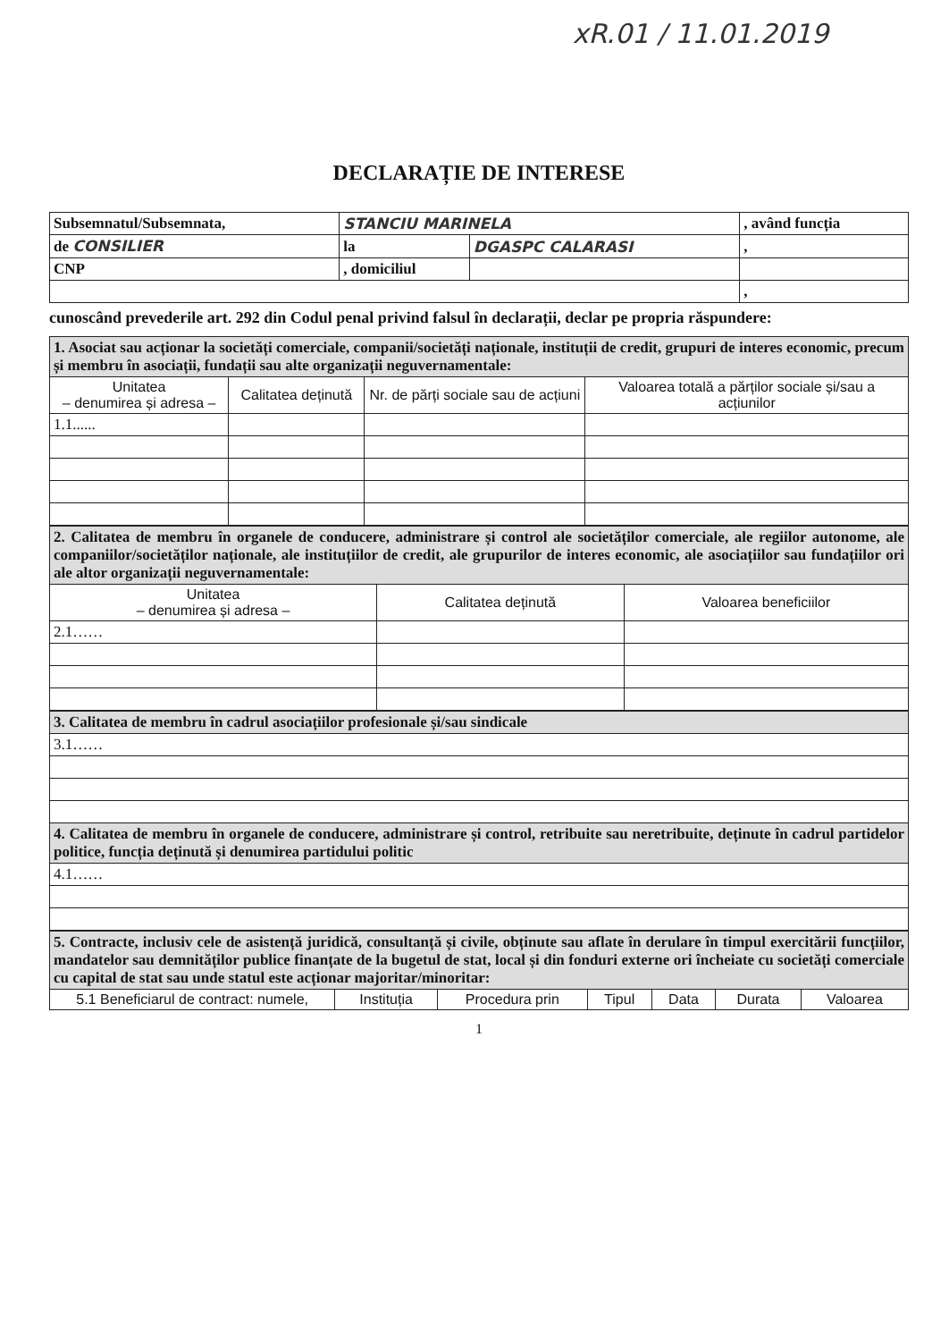xR.01 / 11.01.2019
DECLARAȚIE DE INTERESE
| Subsemnatul/Subsemnata, | STANCIU MARINELA | | , având funcția |
| de CONSILIER | la | DGASPC CALARASI | , |
| CNP | , domiciliul | | |
| | | | , |
cunoscând prevederile art. 292 din Codul penal privind falsul în declarații, declar pe propria răspundere:
| 1. Asociat sau acționar la societăți comerciale, companii/societăți naționale, instituții de credit, grupuri de interes economic, precum și membru în asociații, fundații sau alte organizații neguvernamentale: | | | |
| Unitatea – denumirea și adresa – | Calitatea deținută | Nr. de părți sociale sau de acțiuni | Valoarea totală a părților sociale și/sau a acțiunilor |
| 1.1...... | | | |
| 2. Calitatea de membru în organele de conducere, administrare și control ale societăților comerciale, ale regiilor autonome, ale companiilor/societăților naționale, ale instituțiilor de credit, ale grupurilor de interes economic, ale asociațiilor sau fundațiilor ori ale altor organizații neguvernamentale: | | |
| Unitatea – denumirea și adresa – | Calitatea deținută | Valoarea beneficiilor |
| 2.1…… | | |
| 3. Calitatea de membru în cadrul asociațiilor profesionale și/sau sindicale |
| 3.1…… |
| 4. Calitatea de membru în organele de conducere, administrare și control, retribuite sau neretribuite, deținute în cadrul partidelor politice, funcția deținută și denumirea partidului politic |
| 4.1…… |
| 5. Contracte, inclusiv cele de asistență juridică, consultanță și civile, obținute sau aflate în derulare în timpul exercitării funcțiilor, mandatelor sau demnităților publice finanțate de la bugetul de stat, local și din fonduri externe ori încheiate cu societăți comerciale cu capital de stat sau unde statul este acționar majoritar/minoritar: | | | | | | |
| 5.1 Beneficiarul de contract: numele, | Instituția | Procedura prin | Tipul | Data | Durata | Valoarea |
1